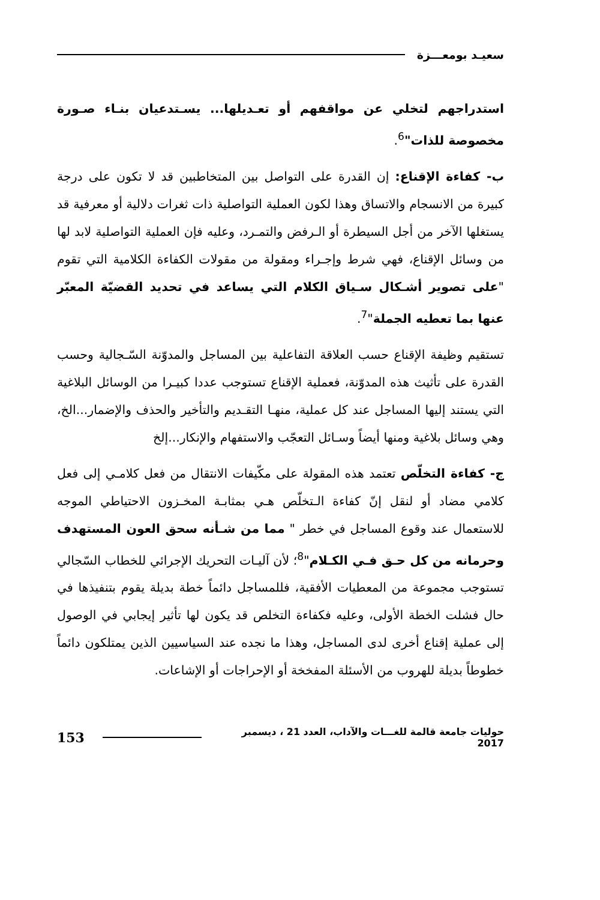سعيـد بومعـــزة
استدراجهم لتخلي عن مواقفهم أو تعـديلها... يسـتدعيان بنـاء صـورة مخصوصة للذات"<sup>6</sup>.
ب- كفاءة الإقناع: إن القدرة على التواصل بين المتخاطبين قد لا تكون على درجة كبيرة من الانسجام والاتساق وهذا لكون العملية التواصلية ذات ثغرات دلالية أو معرفية قد يستغلها الآخر من أجل السيطرة أو الـرفض والتمـرد، وعليه فإن العملية التواصلية لابد لها من وسائل الإقناع، فهي شرط وإجـراء ومقولة من مقولات الكفاءة الكلامية التي تقوم "على تصوير أشـكال سـياق الكلام التي يساعد في تحديد القضيّة المعبّر عنها بما تعطيه الجملة"<sup>7</sup>.
تستقيم وظيفة الإقناع حسب العلاقة التفاعلية بين المساجل والمدوّنة السّـجالية وحسب القدرة على تأثيث هذه المدوّنة، فعملية الإقناع تستوجب عددا كبيـرا من الوسائل البلاغية التي يستند إليها المساجل عند كل عملية، منهـا التقـديم والتأخير والحذف والإضمار...الخ، وهي وسائل بلاغية ومنها أيضاً وسـائل التعجّب والاستفهام والإنكار...إلخ
ج- كفاءة التخلّص تعتمد هذه المقولة على مكّيفات الانتقال من فعل كلامـي إلى فعل كلامي مضاد أو لنقل إنّ كفاءة الـتخلّص هـي بمثابـة المخـزون الاحتياطي الموجه للاستعمال عند وقوع المساجل في خطر " مما من شـأنه سحق العون المستهدف وحرمانه من كل حـق فـي الكـلام"<sup>8</sup>؛ لأن آليـات التحريك الإجرائي للخطاب السّجالي تستوجب مجموعة من المعطيات الأفقية، فللمساجل دائماً خطة بديلة يقوم بتنفيذها في حال فشلت الخطة الأولى، وعليه فكفاءة التخلص قد يكون لها تأثير إيجابي في الوصول إلى عملية إقناع أخرى لدى المساجل، وهذا ما نجده عند السياسيين الذين يمتلكون دائماً خطوطاً بديلة للهروب من الأسئلة المفخخة أو الإحراجات أو الإشاعات.
حوليات جامعة قالمة للغـــات والآداب، العدد 21 ، ديسمبر 2017 153